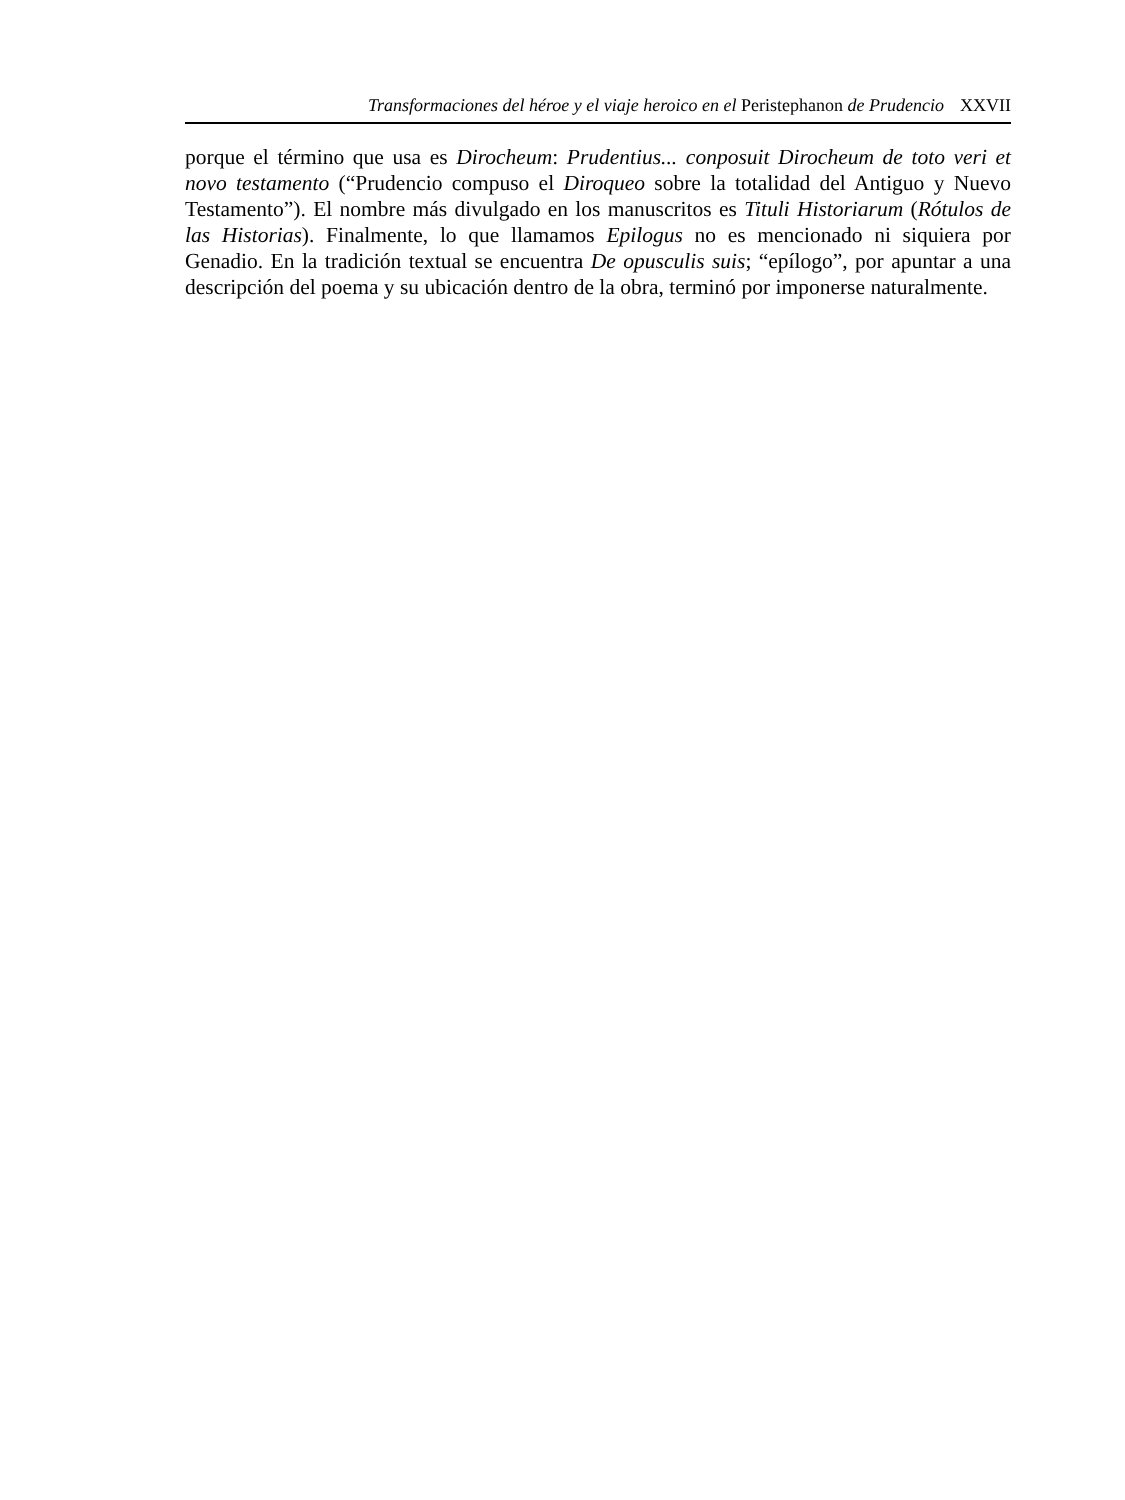Transformaciones del héroe y el viaje heroico en el Peristephanon de Prudencio XXVII
porque el término que usa es Dirocheum: Prudentius... conposuit Dirocheum de toto veri et novo testamento (“Prudencio compuso el Diroqueo sobre la totalidad del Antiguo y Nuevo Testamento”). El nombre más divulgado en los manuscritos es Tituli Historiarum (Rótulos de las Historias). Finalmente, lo que llamamos Epilogus no es mencionado ni siquiera por Genadio. En la tradición textual se encuentra De opusculis suis; “epílogo”, por apuntar a una descripción del poema y su ubicación dentro de la obra, terminó por imponerse naturalmente.